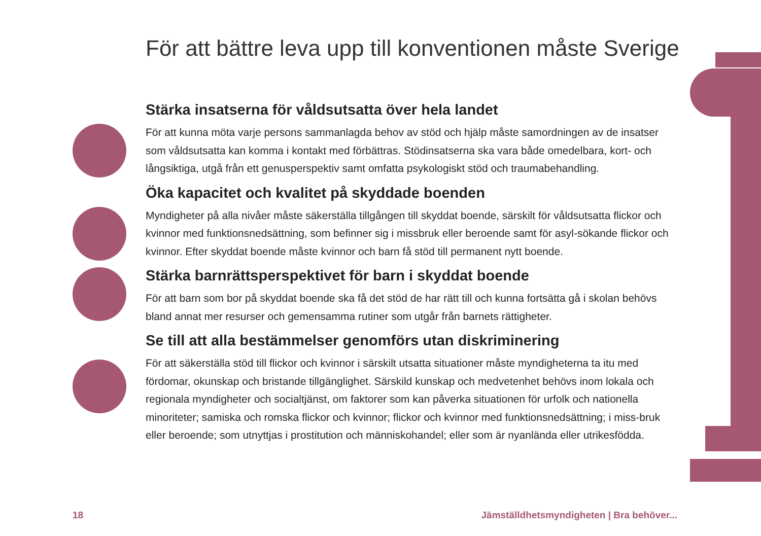För att bättre leva upp till konventionen måste Sverige
Stärka insatserna för våldsutsatta över hela landet
För att kunna möta varje persons sammanlagda behov av stöd och hjälp måste samordningen av de insatser som våldsutsatta kan komma i kontakt med förbättras. Stödinsatserna ska vara både omedelbara, kort- och långsiktiga, utgå från ett genusperspektiv samt omfatta psykologiskt stöd och traumabehandling.
Öka kapacitet och kvalitet på skyddade boenden
Myndigheter på alla nivåer måste säkerställa tillgången till skyddat boende, särskilt för våldsutsatta flickor och kvinnor med funktionsnedsättning, som befinner sig i missbruk eller beroende samt för asyl-sökande flickor och kvinnor. Efter skyddat boende måste kvinnor och barn få stöd till permanent nytt boende.
Stärka barnrättsperspektivet för barn i skyddat boende
För att barn som bor på skyddat boende ska få det stöd de har rätt till och kunna fortsätta gå i skolan behövs bland annat mer resurser och gemensamma rutiner som utgår från barnets rättigheter.
Se till att alla bestämmelser genomförs utan diskriminering
För att säkerställa stöd till flickor och kvinnor i särskilt utsatta situationer måste myndigheterna ta itu med fördomar, okunskap och bristande tillgänglighet. Särskild kunskap och medvetenhet behövs inom lokala och regionala myndigheter och socialtjänst, om faktorer som kan påverka situationen för urfolk och nationella minoriteter; samiska och romska flickor och kvinnor; flickor och kvinnor med funktionsnedsättning; i miss-bruk eller beroende; som utnyttjas i prostitution och människohandel; eller som är nyanlända eller utrikesfödda.
18
Jämställdhetsmyndigheten | Bra behöver...